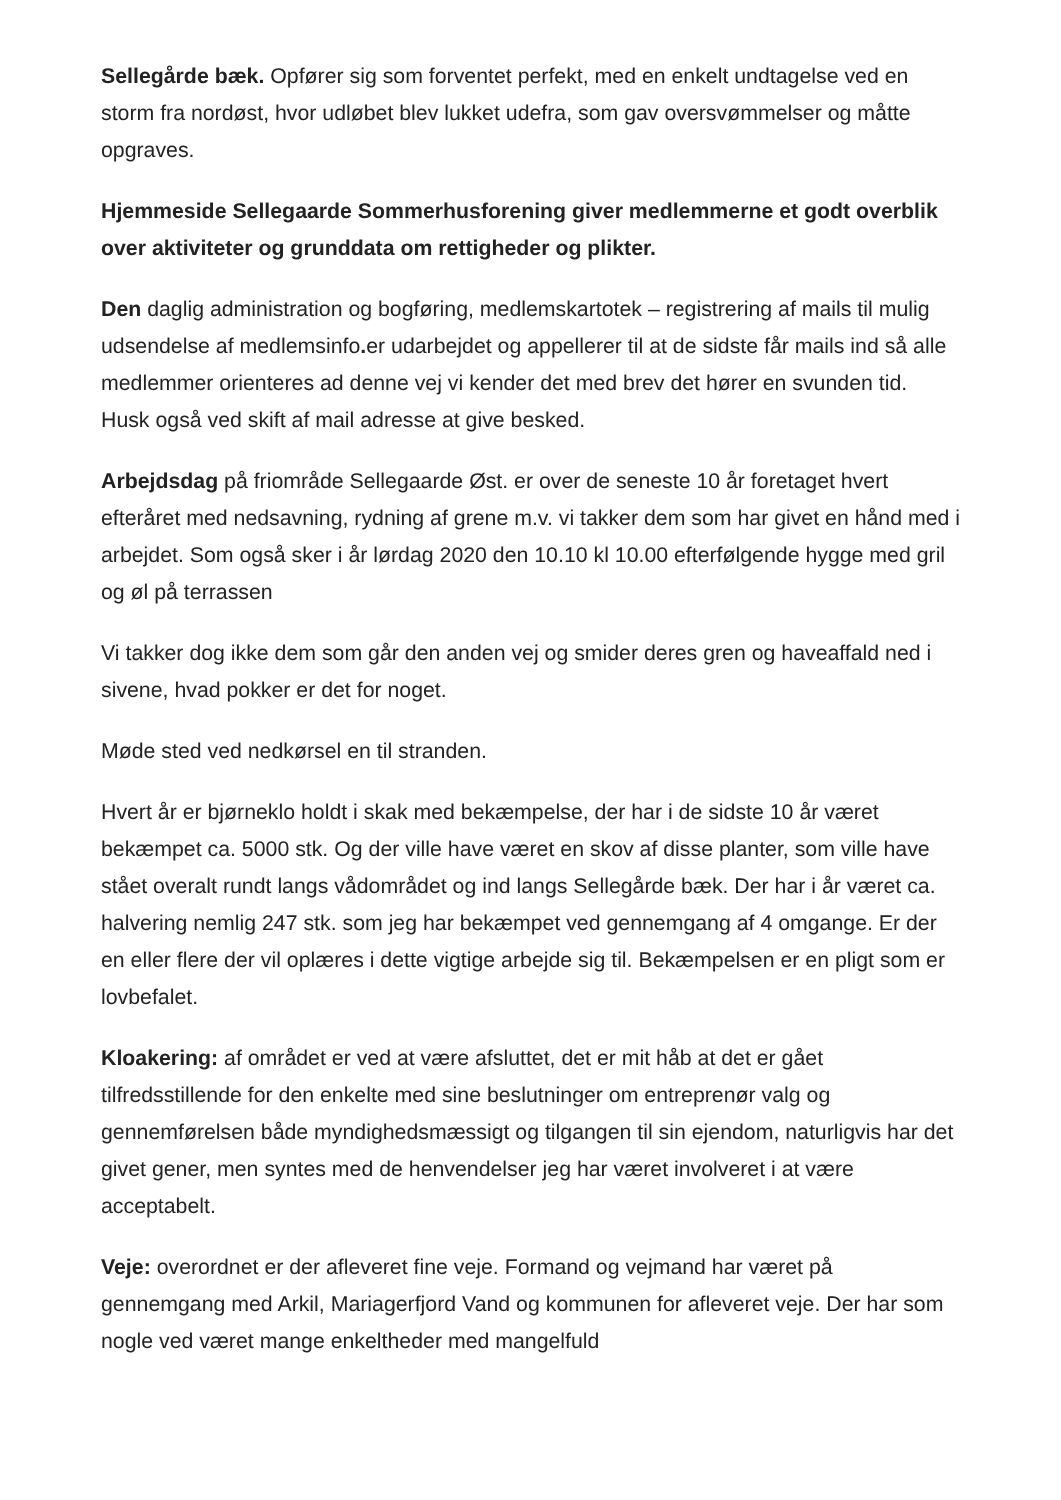Sellegårde bæk. Opfører sig som forventet perfekt, med en enkelt undtagelse ved en storm fra nordøst, hvor udløbet blev lukket udefra, som gav oversvømmelser og måtte opgraves.
Hjemmeside Sellegaarde Sommerhusforening giver medlemmerne et godt overblik over aktiviteter og grunddata om rettigheder og plikter.
Den daglig administration og bogføring, medlemskartotek – registrering af mails til mulig udsendelse af medlemsinfo. er udarbejdet og appellerer til at de sidste får mails ind så alle medlemmer orienteres ad denne vej vi kender det med brev det hører en svunden tid. Husk også ved skift af mail adresse at give besked.
Arbejdsdag på friområde Sellegaarde Øst. er over de seneste 10 år foretaget hvert efteråret med nedsavning, rydning af grene m.v. vi takker dem som har givet en hånd med i arbejdet. Som også sker i år lørdag 2020 den 10.10 kl 10.00 efterfølgende hygge med gril og øl på terrassen
Vi takker dog ikke dem som går den anden vej og smider deres gren og haveaffald ned i sivene, hvad pokker er det for noget.
Møde sted ved nedkørsel en til stranden.
Hvert år er bjørneklo holdt i skak med bekæmpelse, der har i de sidste 10 år været bekæmpet ca. 5000 stk. Og der ville have været en skov af disse planter, som ville have stået overalt rundt langs vådområdet og ind langs Sellegårde bæk. Der har i år været ca. halvering nemlig 247 stk. som jeg har bekæmpet ved gennemgang af 4 omgange. Er der en eller flere der vil oplæres i dette vigtige arbejde sig til. Bekæmpelsen er en pligt som er lovbefalet.
Kloakering: af området er ved at være afsluttet, det er mit håb at det er gået tilfredsstillende for den enkelte med sine beslutninger om entreprenør valg og gennemførelsen både myndighedsmæssigt og tilgangen til sin ejendom, naturligvis har det givet gener, men syntes med de henvendelser jeg har været involveret i at være acceptabelt.
Veje: overordnet er der afleveret fine veje. Formand og vejmand har været på gennemgang med Arkil, Mariagerfjord Vand og kommunen for afleveret veje. Der har som nogle ved været mange enkeltheder med mangelfuld